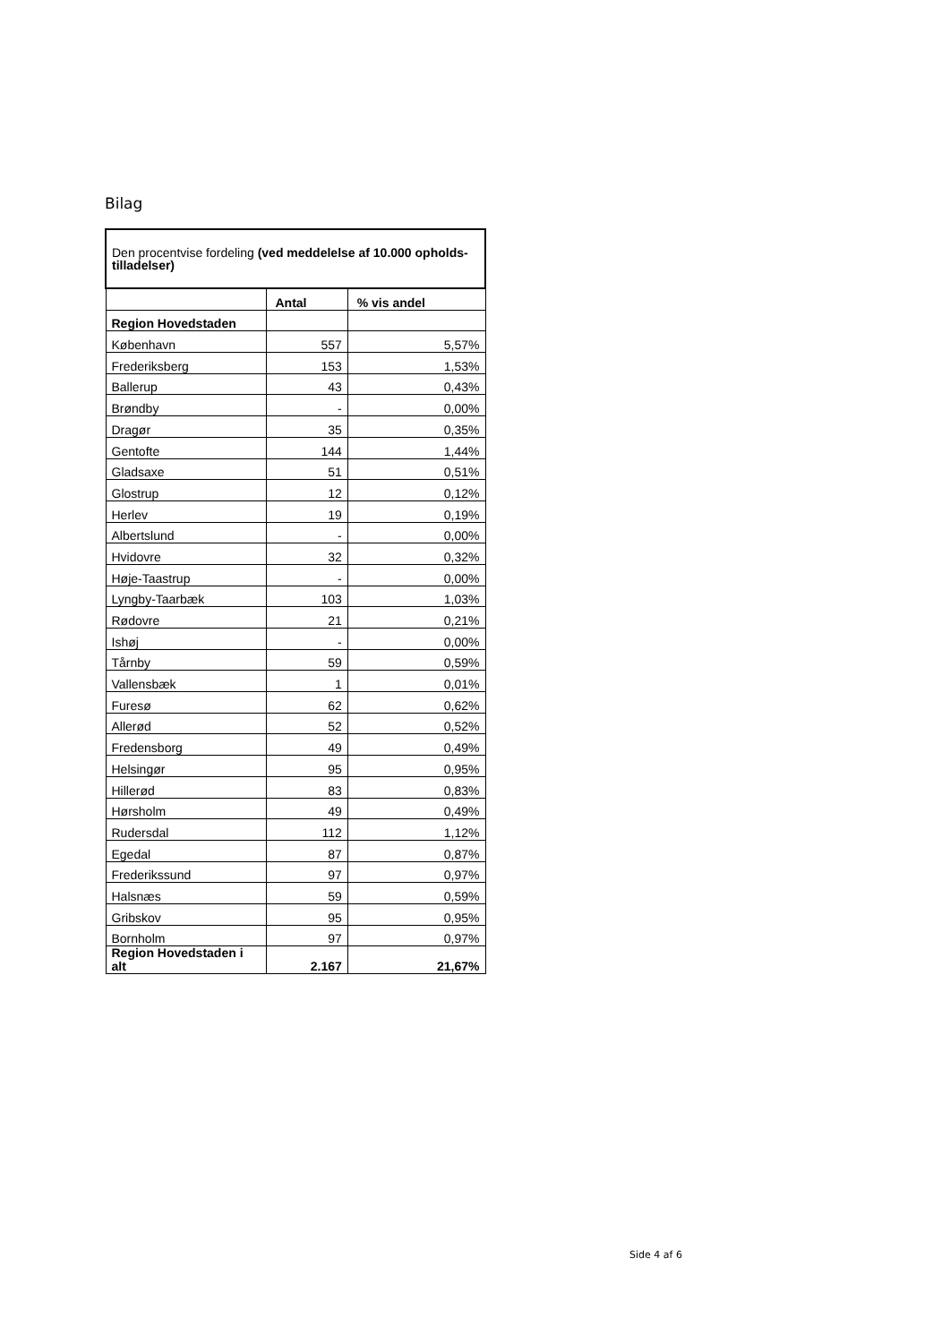Bilag
| Den procentvise fordeling (ved meddelelse af 10.000 opholds-tilladelser) | | |
| --- | --- | --- |
| | Antal | % vis andel |
| Region Hovedstaden | | |
| København | 557 | 5,57% |
| Frederiksberg | 153 | 1,53% |
| Ballerup | 43 | 0,43% |
| Brøndby | - | 0,00% |
| Dragør | 35 | 0,35% |
| Gentofte | 144 | 1,44% |
| Gladsaxe | 51 | 0,51% |
| Glostrup | 12 | 0,12% |
| Herlev | 19 | 0,19% |
| Albertslund | - | 0,00% |
| Hvidovre | 32 | 0,32% |
| Høje-Taastrup | - | 0,00% |
| Lyngby-Taarbæk | 103 | 1,03% |
| Rødovre | 21 | 0,21% |
| Ishøj | - | 0,00% |
| Tårnby | 59 | 0,59% |
| Vallensbæk | 1 | 0,01% |
| Furesø | 62 | 0,62% |
| Allerød | 52 | 0,52% |
| Fredensborg | 49 | 0,49% |
| Helsingør | 95 | 0,95% |
| Hillerød | 83 | 0,83% |
| Hørsholm | 49 | 0,49% |
| Rudersdal | 112 | 1,12% |
| Egedal | 87 | 0,87% |
| Frederikssund | 97 | 0,97% |
| Halsnæs | 59 | 0,59% |
| Gribskov | 95 | 0,95% |
| Bornholm | 97 | 0,97% |
| Region Hovedstaden i alt | 2.167 | 21,67% |
Side 4 af 6